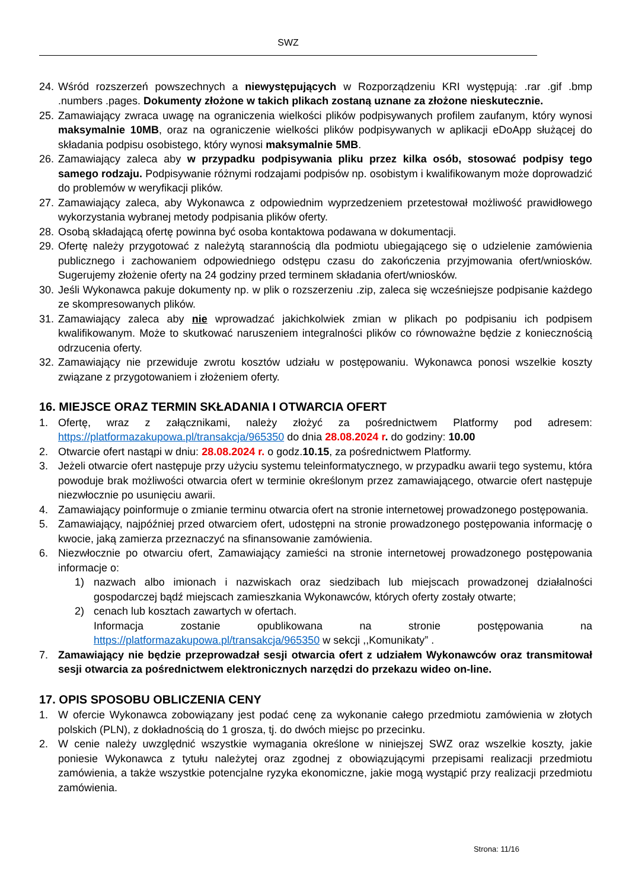SWZ
24. Wśród rozszerzeń powszechnych a niewystępujących w Rozporządzeniu KRI występują: .rar .gif .bmp .numbers .pages. Dokumenty złożone w takich plikach zostaną uznane za złożone nieskutecznie.
25. Zamawiający zwraca uwagę na ograniczenia wielkości plików podpisywanych profilem zaufanym, który wynosi maksymalnie 10MB, oraz na ograniczenie wielkości plików podpisywanych w aplikacji eDoApp służącej do składania podpisu osobistego, który wynosi maksymalnie 5MB.
26. Zamawiający zaleca aby w przypadku podpisywania pliku przez kilka osób, stosować podpisy tego samego rodzaju. Podpisywanie różnymi rodzajami podpisów np. osobistym i kwalifikowanym może doprowadzić do problemów w weryfikacji plików.
27. Zamawiający zaleca, aby Wykonawca z odpowiednim wyprzedzeniem przetestował możliwość prawidłowego wykorzystania wybranej metody podpisania plików oferty.
28. Osobą składającą ofertę powinna być osoba kontaktowa podawana w dokumentacji.
29. Ofertę należy przygotować z należytą starannością dla podmiotu ubiegającego się o udzielenie zamówienia publicznego i zachowaniem odpowiedniego odstępu czasu do zakończenia przyjmowania ofert/wniosków. Sugerujemy złożenie oferty na 24 godziny przed terminem składania ofert/wniosków.
30. Jeśli Wykonawca pakuje dokumenty np. w plik o rozszerzeniu .zip, zaleca się wcześniejsze podpisanie każdego ze skompresowanych plików.
31. Zamawiający zaleca aby nie wprowadzać jakichkolwiek zmian w plikach po podpisaniu ich podpisem kwalifikowanym. Może to skutkować naruszeniem integralności plików co równoważne będzie z koniecznością odrzucenia oferty.
32. Zamawiający nie przewiduje zwrotu kosztów udziału w postępowaniu. Wykonawca ponosi wszelkie koszty związane z przygotowaniem i złożeniem oferty.
16. MIEJSCE ORAZ TERMIN SKŁADANIA I OTWARCIA OFERT
1. Ofertę, wraz z załącznikami, należy złożyć za pośrednictwem Platformy pod adresem: https://platformazakupowa.pl/transakcja/965350 do dnia 28.08.2024 r. do godziny: 10.00
2. Otwarcie ofert nastąpi w dniu: 28.08.2024 r. o godz.10.15, za pośrednictwem Platformy.
3. Jeżeli otwarcie ofert następuje przy użyciu systemu teleinformatycznego, w przypadku awarii tego systemu, która powoduje brak możliwości otwarcia ofert w terminie określonym przez zamawiającego, otwarcie ofert następuje niezwłocznie po usunięciu awarii.
4. Zamawiający poinformuje o zmianie terminu otwarcia ofert na stronie internetowej prowadzonego postępowania.
5. Zamawiający, najpóźniej przed otwarciem ofert, udostępni na stronie prowadzonego postępowania informację o kwocie, jaką zamierza przeznaczyć na sfinansowanie zamówienia.
6. Niezwłocznie po otwarciu ofert, Zamawiający zamieści na stronie internetowej prowadzonego postępowania informacje o:
1) nazwach albo imionach i nazwiskach oraz siedzibach lub miejscach prowadzonej działalności gospodarczej bądź miejscach zamieszkania Wykonawców, których oferty zostały otwarte;
2) cenach lub kosztach zawartych w ofertach.
Informacja zostanie opublikowana na stronie postępowania na https://platformazakupowa.pl/transakcja/965350 w sekcji ,,Komunikaty” .
7. Zamawiający nie będzie przeprowadzał sesji otwarcia ofert z udziałem Wykonawców oraz transmitował sesji otwarcia za pośrednictwem elektronicznych narzędzi do przekazu wideo on-line.
17. OPIS SPOSOBU OBLICZENIA CENY
1. W ofercie Wykonawca zobowiązany jest podać cenę za wykonanie całego przedmiotu zamówienia w złotych polskich (PLN), z dokładnością do 1 grosza, tj. do dwóch miejsc po przecinku.
2. W cenie należy uwzględnić wszystkie wymagania określone w niniejszej SWZ oraz wszelkie koszty, jakie poniesie Wykonawca z tytułu należytej oraz zgodnej z obowiązującymi przepisami realizacji przedmiotu zamówienia, a także wszystkie potencjalne ryzyka ekonomiczne, jakie mogą wystąpić przy realizacji przedmiotu zamówienia.
Strona: 11/16